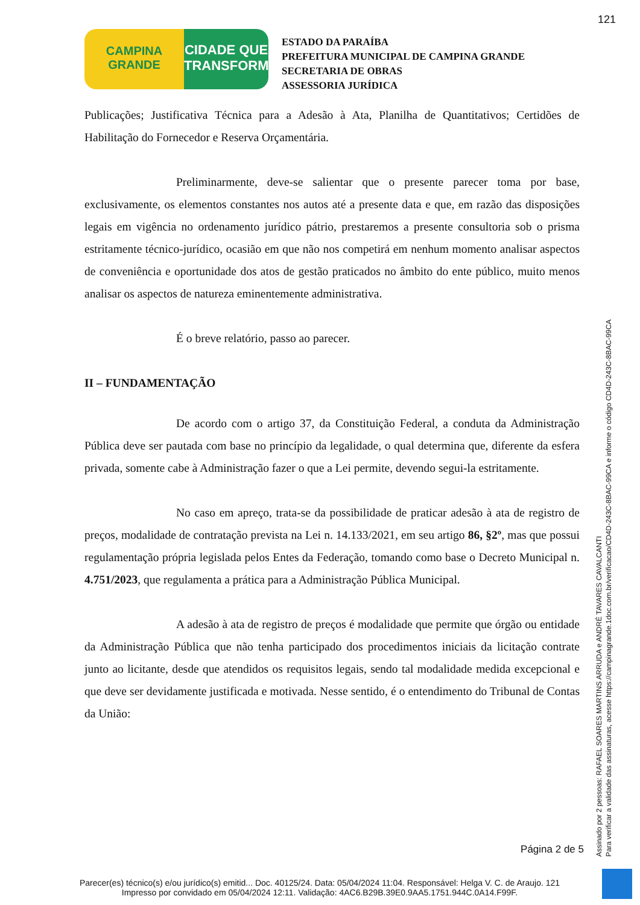121
CAMPINA
GRANDE
CIDADE QUE
TRANSFORMA
ESTADO DA PARAÍBA
PREFEITURA MUNICIPAL DE CAMPINA GRANDE
SECRETARIA DE OBRAS
ASSESSORIA JURÍDICA
Publicações; Justificativa Técnica para a Adesão à Ata, Planilha de Quantitativos; Certidões de Habilitação do Fornecedor e Reserva Orçamentária.
Preliminarmente, deve-se salientar que o presente parecer toma por base, exclusivamente, os elementos constantes nos autos até a presente data e que, em razão das disposições legais em vigência no ordenamento jurídico pátrio, prestaremos a presente consultoria sob o prisma estritamente técnico-jurídico, ocasião em que não nos competirá em nenhum momento analisar aspectos de conveniência e oportunidade dos atos de gestão praticados no âmbito do ente público, muito menos analisar os aspectos de natureza eminentemente administrativa.
É o breve relatório, passo ao parecer.
II – FUNDAMENTAÇÃO
De acordo com o artigo 37, da Constituição Federal, a conduta da Administração Pública deve ser pautada com base no princípio da legalidade, o qual determina que, diferente da esfera privada, somente cabe à Administração fazer o que a Lei permite, devendo segui-la estritamente.
No caso em apreço, trata-se da possibilidade de praticar adesão à ata de registro de preços, modalidade de contratação prevista na Lei n. 14.133/2021, em seu artigo 86, §2º, mas que possui regulamentação própria legislada pelos Entes da Federação, tomando como base o Decreto Municipal n. 4.751/2023, que regulamenta a prática para a Administração Pública Municipal.
A adesão à ata de registro de preços é modalidade que permite que órgão ou entidade da Administração Pública que não tenha participado dos procedimentos iniciais da licitação contrate junto ao licitante, desde que atendidos os requisitos legais, sendo tal modalidade medida excepcional e que deve ser devidamente justificada e motivada. Nesse sentido, é o entendimento do Tribunal de Contas da União:
Página 2 de 5
Assinado por 2 pessoas: RAFAEL SOARES MARTINS ARRUDA e ANDRÉ TAVARES CAVALCANTI
Para verificar a validade das assinaturas, acesse https://campinagrande.1doc.com.br/verificacao/CD4D-243C-8BAC-99CA e informe o código CD4D-243C-8BAC-99CA
Parecer(es) técnico(s) e/ou jurídico(s) emitid... Doc. 40125/24. Data: 05/04/2024 11:04. Responsável: Helga V. C. de Araujo. 121
Impresso por convidado em 05/04/2024 12:11. Validação: 4AC6.B29B.39E0.9AA5.1751.944C.0A14.F99F.